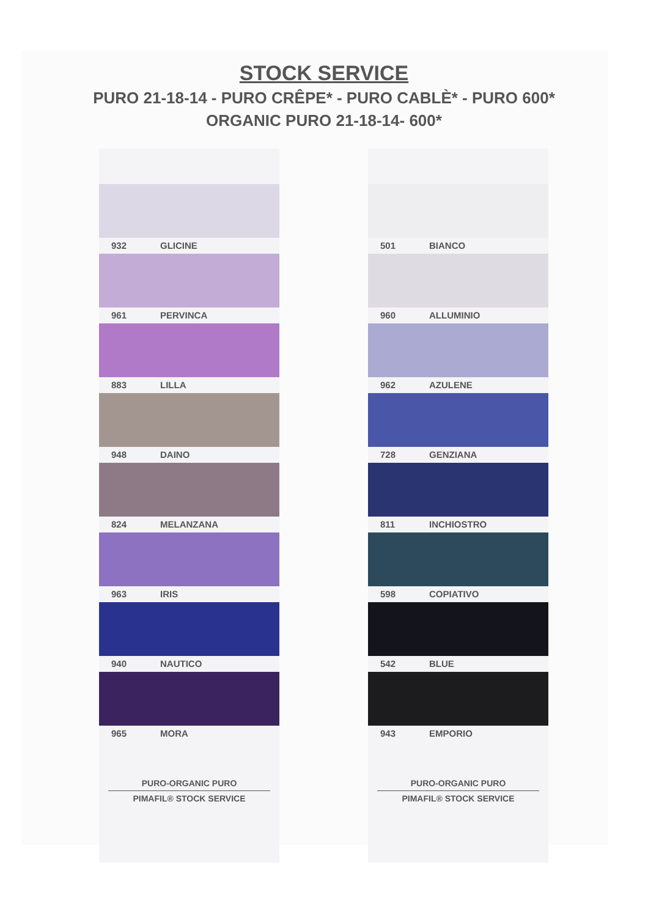STOCK SERVICE
PURO 21-18-14 - PURO CRÊPE* - PURO CABLÈ* - PURO 600*
ORGANIC PURO 21-18-14- 600*
932 GLICINE
961 PERVINCA
883 LILLA
948 DAINO
824 MELANZANA
963 IRIS
940 NAUTICO
965 MORA
PURO-ORGANIC PURO
PIMAFIL® STOCK SERVICE
501 BIANCO
960 ALLUMINIO
962 AZULENE
728 GENZIANA
811 INCHIOSTRO
598 COPIATIVO
542 BLUE
943 EMPORIO
PURO-ORGANIC PURO
PIMAFIL® STOCK SERVICE